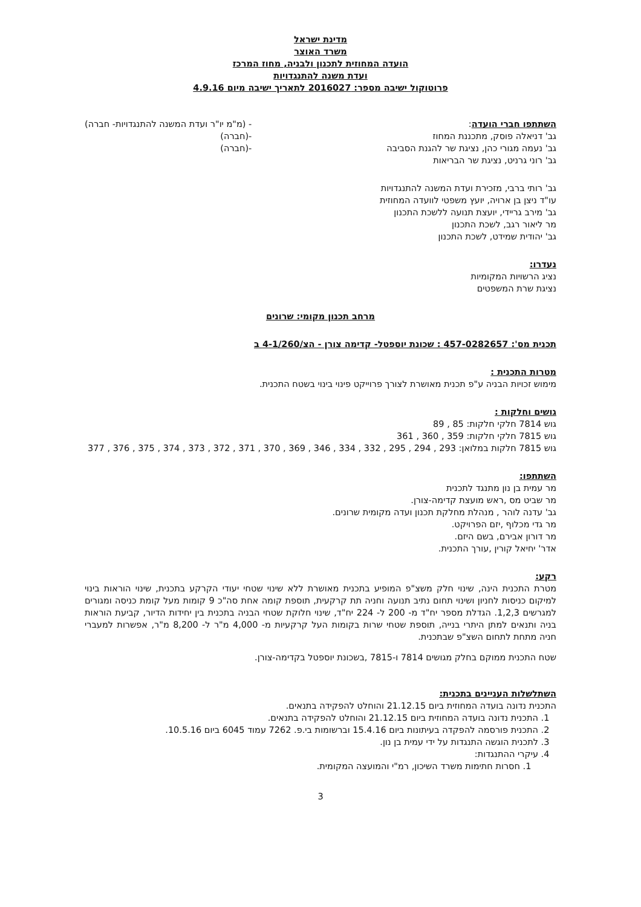מדינת ישראל
משרד האוצר
הועדה המחוזית לתכנון ולבניה, מחוז המרכז
ועדת משנה להתנגדויות
פרוטוקול ישיבה מספר: 2016027 לתאריך ישיבה מיום 4.9.16
השתתפו חברי הועדה:
גב' דניאלה פוסק, מתכננת המחוז
גב' נעמה מגורי כהן, נציגת שר להגנת הסביבה
גב' רוני גרניט, נציגת שר הבריאות
- (מ"מ יו"ר ועדת המשנה להתנגדויות- חברה)
-(חברה)
-(חברה)
גב' רותי ברבי, מזכירת ועדת המשנה להתנגדויות
עו"ד ניצן בן ארויה, יועץ משפטי לוועדה המחוזית
גב' מירב גריידי, יועצת תנועה ללשכת התכנון
מר ליאור רגב, לשכת התכנון
גב' יהודית שמידט, לשכת התכנון
נעדרו:
נציג הרשויות המקומיות
נציגת שרת המשפטים
מרחב תכנון מקומי: שרונים
תכנית מס': 457-0282657 : שכונת יוספטל- קדימה צורן - הצ/4-1/260 ב
מטרות התכנית :
מימוש זכויות הבניה ע"פ תכנית מאושרת לצורך פרוייקט פינוי בינוי בשטח התכנית.
גושים וחלקות :
גוש 7814 חלקי חלקות: 85 , 89
גוש 7815 חלקי חלקות: 359 , 360 , 361
גוש 7815 חלקות במלואן: 293 , 294 , 295 , 332 , 334 , 346 , 369 , 370 , 371 , 372 , 373 , 374 , 375 , 376 , 377
השתתפו:
מר עמית בן נון מתנגד לתכנית
מר שביט מס ,ראש מועצת קדימה-צורן.
גב' עדנה לוהר , מנהלת מחלקת תכנון ועדה מקומית שרונים.
מר גדי מכלוף ,יזם הפרויקט.
מר דורון אבירם, בשם היזם.
אדר' יחיאל קורין ,עורך התכנית.
רקע:
מטרת התכנית הינה, שינוי חלק משצ"פ המופיע בתכנית מאושרת ללא שינוי שטחי יעודי הקרקע בתכנית, שינוי הוראות בינוי למיקום כניסות לחניון ושינוי תחום נתיב תנועה וחניה תת קרקעית, תוספת קומה אחת סה"כ 9 קומות מעל קומת כניסה ומגורים למגרשים 1,2,3. הגדלת מספר יח"ד מ- 200 ל- 224 יח"ד, שינוי חלוקת שטחי הבניה בתכנית בין יחידות הדיור, קביעת הוראות בניה ותנאים למתן היתרי בנייה, תוספת שטחי שרות בקומות העל קרקעיות מ- 4,000 מ"ר ל- 8,200 מ"ר, אפשרות למעברי חניה מתחת לתחום השצ"פ שבתכנית.
שטח התכנית ממוקם בחלק מגושים 7814 ו-7815 ,בשכונת יוספטל בקדימה-צורן.
השתלשלות העניינים בתכנית:
התכנית נדונה בועדה המחוזית ביום 21.12.15 והוחלט להפקידה בתנאים.
1. התכנית נדונה בועדה המחוזית ביום 21.12.15 והוחלט להפקידה בתנאים.
2. התכנית פורסמה להפקדה בעיתונות ביום 15.4.16 וברשומות בי.פ. 7262 עמוד 6045 ביום 10.5.16.
3. לתכנית הוגשה התנגדות על ידי עמית בן נון.
4. עיקרי ההתנגדות:
1. חסרות חתימות משרד השיכון, רמ"י והמועצה המקומית.
3